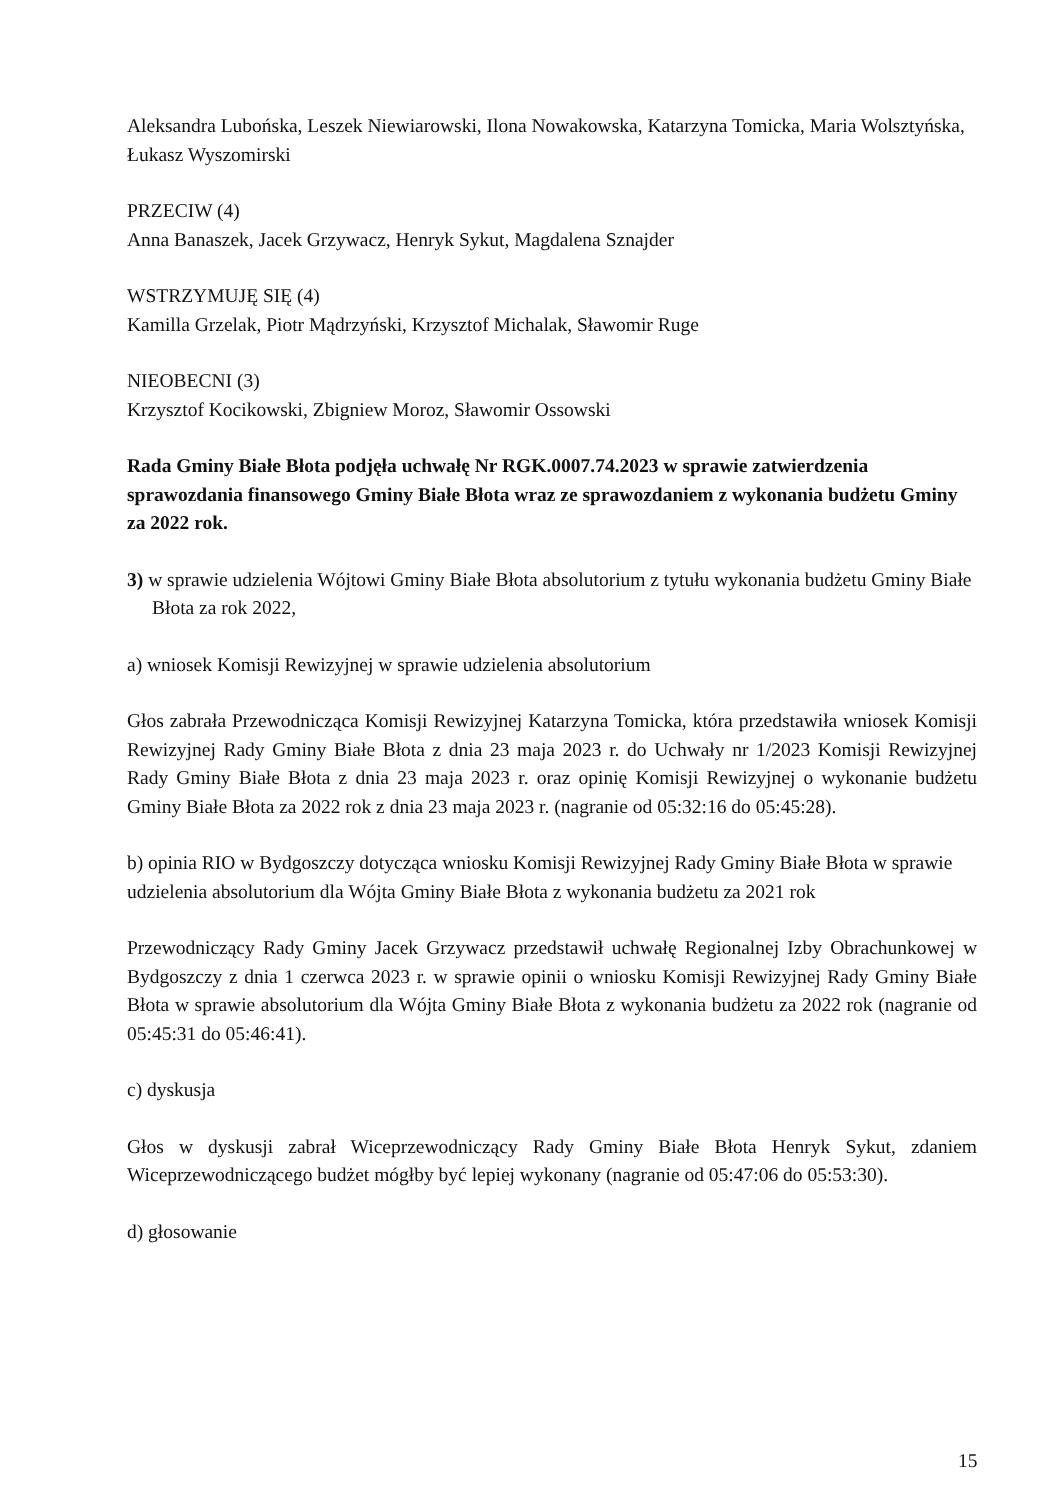Aleksandra Lubońska, Leszek Niewiarowski, Ilona Nowakowska, Katarzyna Tomicka, Maria Wolsztyńska, Łukasz Wyszomirski
PRZECIW (4)
Anna Banaszek, Jacek Grzywacz, Henryk Sykut, Magdalena Sznajder
WSTRZYMUJĘ SIĘ (4)
Kamilla Grzelak, Piotr Mądrzyński, Krzysztof Michalak, Sławomir Ruge
NIEOBECNI (3)
Krzysztof Kocikowski, Zbigniew Moroz, Sławomir Ossowski
Rada Gminy Białe Błota podjęła uchwałę Nr RGK.0007.74.2023 w sprawie zatwierdzenia sprawozdania finansowego Gminy Białe Błota wraz ze sprawozdaniem z wykonania budżetu Gminy za 2022 rok.
3) w sprawie udzielenia Wójtowi Gminy Białe Błota absolutorium z tytułu wykonania budżetu Gminy Białe Błota za rok 2022,
a) wniosek Komisji Rewizyjnej w sprawie udzielenia absolutorium
Głos zabrała Przewodnicząca Komisji Rewizyjnej Katarzyna Tomicka, która przedstawiła wniosek Komisji Rewizyjnej Rady Gminy Białe Błota z dnia 23 maja 2023 r. do Uchwały nr 1/2023 Komisji Rewizyjnej Rady Gminy Białe Błota z dnia 23 maja 2023 r. oraz opinię Komisji Rewizyjnej o wykonanie budżetu Gminy Białe Błota za 2022 rok z dnia 23 maja 2023 r. (nagranie od 05:32:16 do 05:45:28).
b) opinia RIO w Bydgoszczy dotycząca wniosku Komisji Rewizyjnej Rady Gminy Białe Błota w sprawie udzielenia absolutorium dla Wójta Gminy Białe Błota z wykonania budżetu za 2021 rok
Przewodniczący Rady Gminy Jacek Grzywacz przedstawił uchwałę Regionalnej Izby Obrachunkowej w Bydgoszczy z dnia 1 czerwca 2023 r. w sprawie opinii o wniosku Komisji Rewizyjnej Rady Gminy Białe Błota w sprawie absolutorium dla Wójta Gminy Białe Błota z wykonania budżetu za 2022 rok (nagranie od 05:45:31 do 05:46:41).
c) dyskusja
Głos w dyskusji zabrał Wiceprzewodniczący Rady Gminy Białe Błota Henryk Sykut, zdaniem Wiceprzewodniczącego budżet mógłby być lepiej wykonany (nagranie od 05:47:06 do 05:53:30).
d) głosowanie
15